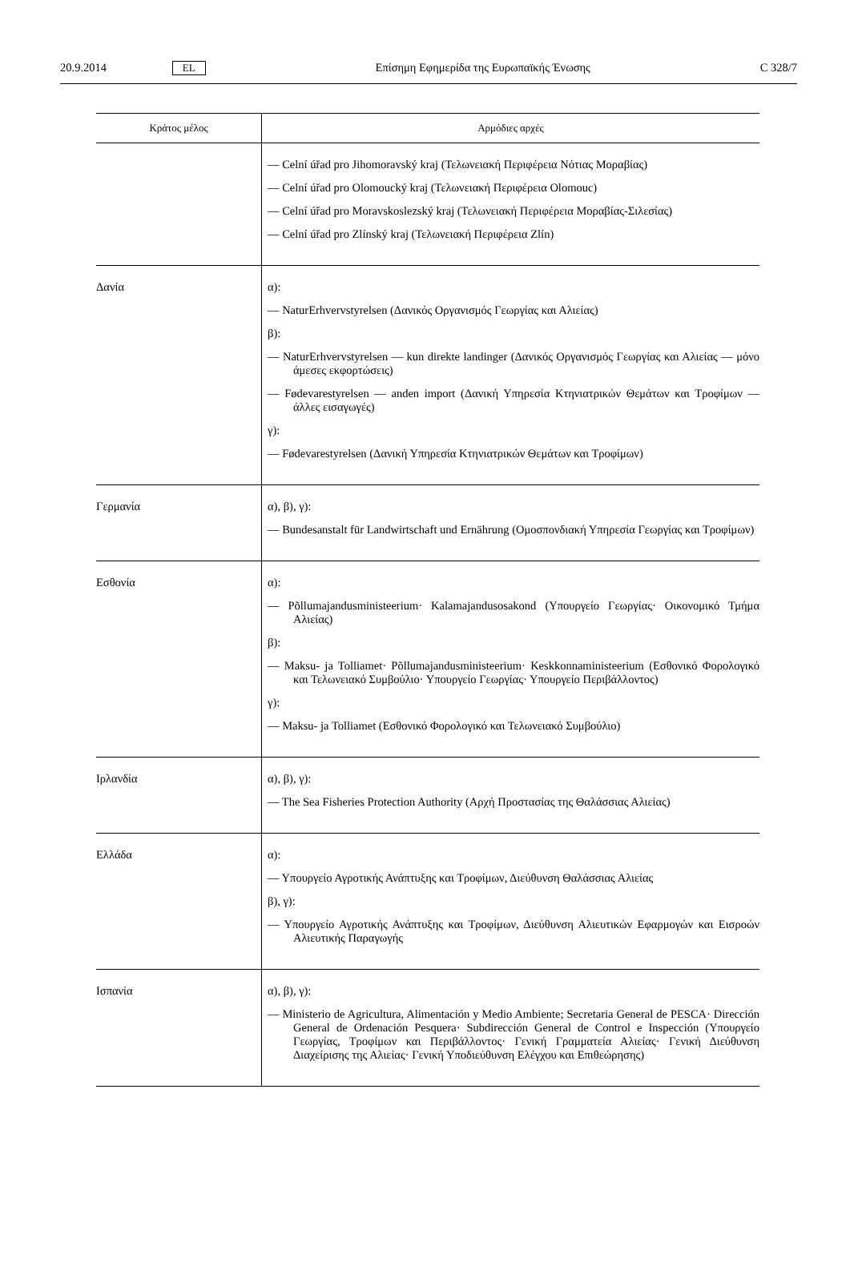20.9.2014 EL Επίσημη Εφημερίδα της Ευρωπαϊκής Ένωσης C 328/7
| Κράτος μέλος | Αρμόδιες αρχές |
| --- | --- |
| | — Celní úřad pro Jihomoravský kraj (Τελωνειακή Περιφέρεια Νότιας Μοραβίας) — Celní úřad pro Olomoucký kraj (Τελωνειακή Περιφέρεια Olomouc) — Celní úřad pro Moravskoslezský kraj (Τελωνειακή Περιφέρεια Μοραβίας-Σιλεσίας) — Celní úřad pro Zlínský kraj (Τελωνειακή Περιφέρεια Zlín) |
| Δανία | α): — NaturErhvervstyrelsen (Δανικός Οργανισμός Γεωργίας και Αλιείας) β): — NaturErhvervstyrelsen — kun direkte landinger (Δανικός Οργανισμός Γεωργίας και Αλιείας — μόνο άμεσες εκφορτώσεις) — Fødevarestyrelsen — anden import (Δανική Υπηρεσία Κτηνιατρικών Θεμάτων και Τροφίμων — άλλες εισαγωγές) γ): — Fødevarestyrelsen (Δανική Υπηρεσία Κτηνιατρικών Θεμάτων και Τροφίμων) |
| Γερμανία | α), β), γ): — Bundesanstalt für Landwirtschaft und Ernährung (Ομοσπονδιακή Υπηρεσία Γεωργίας και Τροφίμων) |
| Εσθονία | α): — Põllumajandusministeerium· Kalamajandusosakond (Υπουργείο Γεωργίας· Οικονομικό Τμήμα Αλιείας) β): — Maksu- ja Tolliamet· Põllumajandusministeerium· Keskkonnaministeerium (Εσθονικό Φορολογικό και Τελωνειακό Συμβούλιο· Υπουργείο Γεωργίας· Υπουργείο Περιβάλλοντος) γ): — Maksu- ja Tolliamet (Εσθονικό Φορολογικό και Τελωνειακό Συμβούλιο) |
| Ιρλανδία | α), β), γ): — The Sea Fisheries Protection Authority (Αρχή Προστασίας της Θαλάσσιας Αλιείας) |
| Ελλάδα | α): — Υπουργείο Αγροτικής Ανάπτυξης και Τροφίμων, Διεύθυνση Θαλάσσιας Αλιείας β), γ): — Υπουργείο Αγροτικής Ανάπτυξης και Τροφίμων, Διεύθυνση Αλιευτικών Εφαρμογών και Εισροών Αλιευτικής Παραγωγής |
| Ισπανία | α), β), γ): — Ministerio de Agricultura, Alimentación y Medio Ambiente; Secretaria General de PESCA· Dirección General de Ordenación Pesquera· Subdirección General de Control e Inspección (Υπουργείο Γεωργίας, Τροφίμων και Περιβάλλοντος· Γενική Γραμματεία Αλιείας· Γενική Διεύθυνση Διαχείρισης της Αλιείας· Γενική Υποδιεύθυνση Ελέγχου και Επιθεώρησης) |